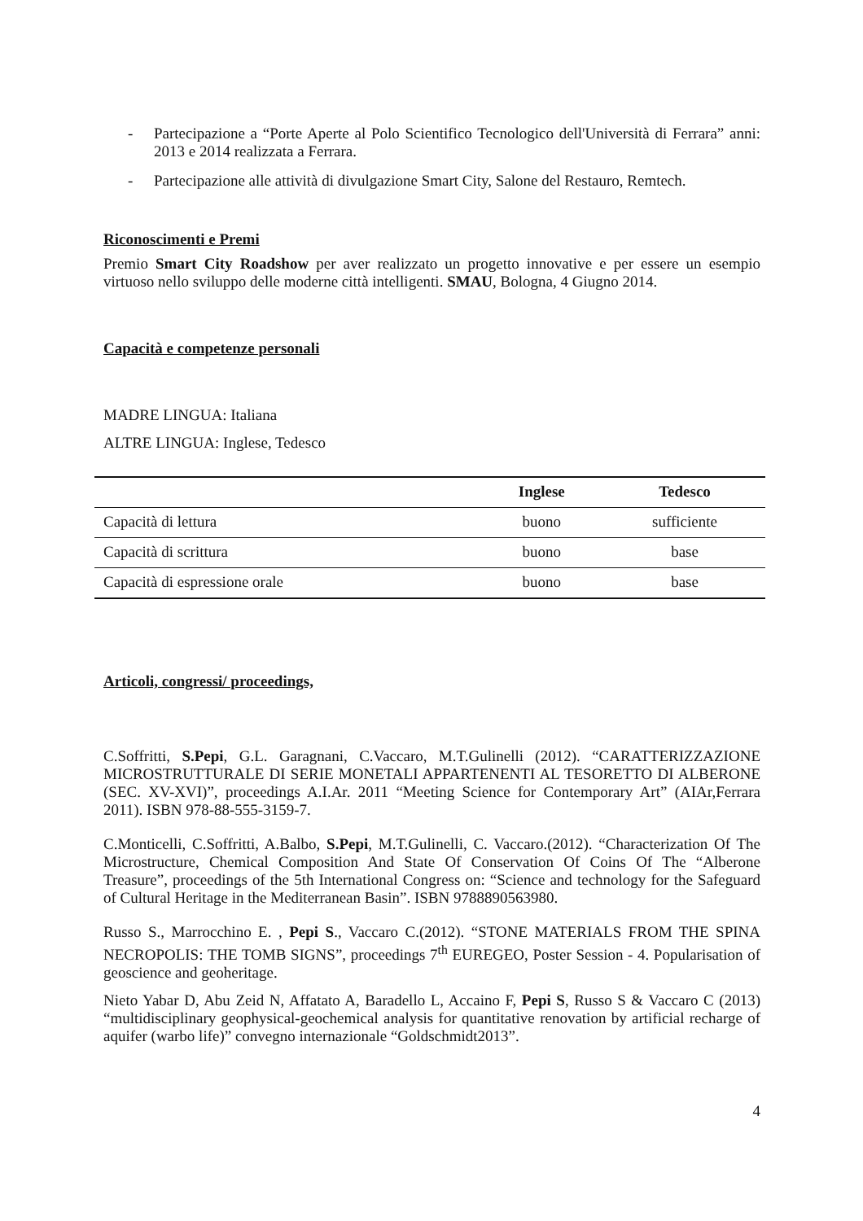- Partecipazione a “Porte Aperte al Polo Scientifico Tecnologico dell'Università di Ferrara” anni: 2013 e 2014 realizzata a Ferrara.
- Partecipazione alle attività di divulgazione Smart City, Salone del Restauro, Remtech.
Riconoscimenti e Premi
Premio Smart City Roadshow per aver realizzato un progetto innovative e per essere un esempio virtuoso nello sviluppo delle moderne città intelligenti. SMAU, Bologna, 4 Giugno 2014.
Capacità e competenze personali
MADRE LINGUA: Italiana
ALTRE LINGUA: Inglese, Tedesco
| | Inglese | Tedesco |
| --- | --- | --- |
| Capacità di lettura | buono | sufficiente |
| Capacità di scrittura | buono | base |
| Capacità di espressione orale | buono | base |
Articoli, congressi/ proceedings,
C.Soffritti, S.Pepi, G.L. Garagnani, C.Vaccaro, M.T.Gulinelli (2012). “CARATTERIZZAZIONE MICROSTRUTTURALE DI SERIE MONETALI APPARTENENTI AL TESORETTO DI ALBERONE (SEC. XV-XVI)”, proceedings A.I.Ar. 2011 “Meeting Science for Contemporary Art” (AIAr,Ferrara 2011). ISBN 978-88-555-3159-7.
C.Monticelli, C.Soffritti, A.Balbo, S.Pepi, M.T.Gulinelli, C. Vaccaro.(2012). “Characterization Of The Microstructure, Chemical Composition And State Of Conservation Of Coins Of The “Alberone Treasure”, proceedings of the 5th International Congress on: “Science and technology for the Safeguard of Cultural Heritage in the Mediterranean Basin”. ISBN 9788890563980.
Russo S., Marrocchino E. , Pepi S., Vaccaro C.(2012). “STONE MATERIALS FROM THE SPINA NECROPOLIS: THE TOMB SIGNS”, proceedings 7<sup>th</sup> EUREGEO, Poster Session - 4. Popularisation of geoscience and geoheritage.
Nieto Yabar D, Abu Zeid N, Affatato A, Baradello L, Accaino F, Pepi S, Russo S & Vaccaro C (2013) “multidisciplinary geophysical-geochemical analysis for quantitative renovation by artificial recharge of aquifer (warbo life)” convegno internazionale “Goldschmidt2013”.
4